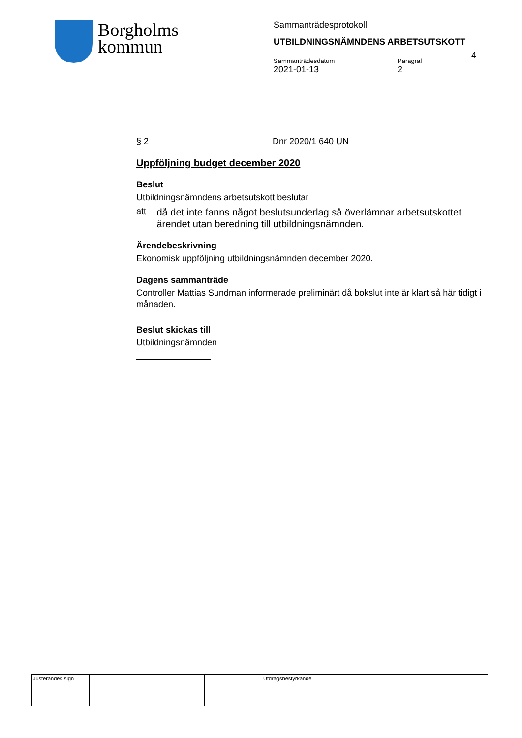Borgholms
kommun
Sammanträdesprotokoll
UTBILDNINGSNÄMNDENS ARBETSUTSKOTT
Sammanträdesdatum
2021-01-13
Paragraf
2
4
§ 2 Dnr 2020/1 640 UN
Uppföljning budget december 2020
Beslut
Utbildningsnämndens arbetsutskott beslutar
att
då det inte fanns något beslutsunderlag så överlämnar arbetsutskottet ärendet utan beredning till utbildningsnämnden.
Ärendebeskrivning
Ekonomisk uppföljning utbildningsnämnden december 2020.
Dagens sammanträde
Controller Mattias Sundman informerade preliminärt då bokslut inte är klart så här tidigt i månaden.
Beslut skickas till
Utbildningsnämnden
| Justerandes sign | | | | Utdragsbestyrkande |